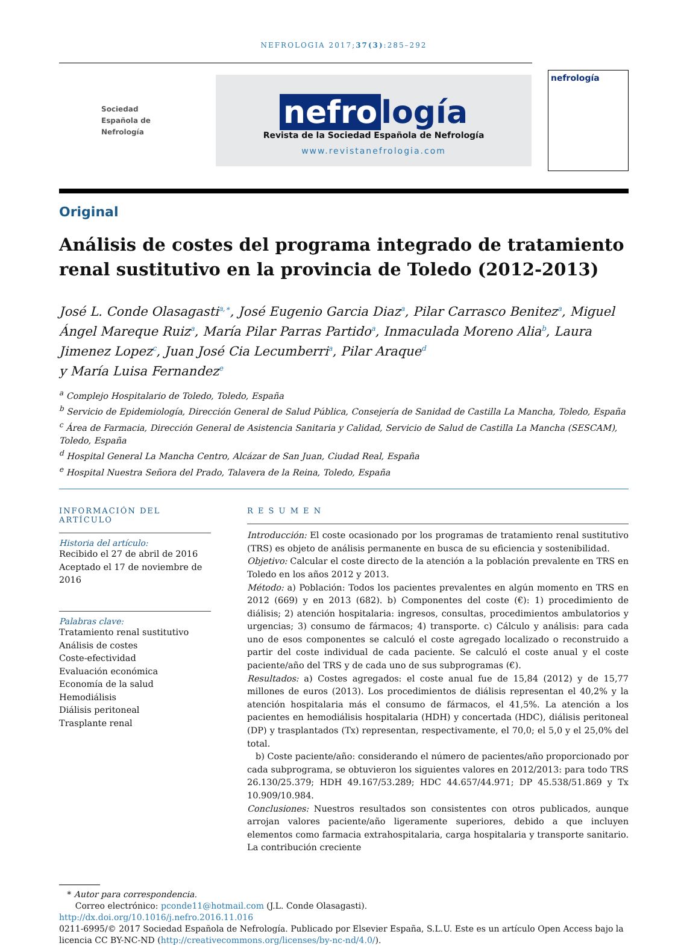NEFROLOGIA 2017;37(3):285–292
Sociedad
Española de
Nefrología
nefro logía
Revista de la Sociedad Española de Nefrología
www.revistanefrologia.com
nefrología
Original
Análisis de costes del programa integrado de tratamiento renal sustitutivo en la provincia de Toledo (2012-2013)
José L. Conde Olasagasti<sup>a,∗</sup>, José Eugenio Garcia Diaz<sup>a</sup>, Pilar Carrasco Benitez<sup>a</sup>, Miguel Ángel Mareque Ruiz<sup>a</sup>, María Pilar Parras Partido<sup>a</sup>, Inmaculada Moreno Alia<sup>b</sup>, Laura Jimenez Lopez<sup>c</sup>, Juan José Cia Lecumberri<sup>a</sup>, Pilar Araque<sup>d</sup>
y María Luisa Fernandez<sup>e</sup>
<sup>a</sup> Complejo Hospitalario de Toledo, Toledo, España
<sup>b</sup> Servicio de Epidemiología, Dirección General de Salud Pública, Consejería de Sanidad de Castilla La Mancha, Toledo, España
<sup>c</sup> Área de Farmacia, Dirección General de Asistencia Sanitaria y Calidad, Servicio de Salud de Castilla La Mancha (SESCAM), Toledo, España
<sup>d</sup> Hospital General La Mancha Centro, Alcázar de San Juan, Ciudad Real, España
<sup>e</sup> Hospital Nuestra Señora del Prado, Talavera de la Reina, Toledo, España
INFORMACIÓN DEL ARTÍCULO
Historia del artículo:
Recibido el 27 de abril de 2016
Aceptado el 17 de noviembre de 2016
Palabras clave:
Tratamiento renal sustitutivo
Análisis de costes
Coste-efectividad
Evaluación económica
Economía de la salud
Hemodiálisis
Diálisis peritoneal
Trasplante renal
R E S U M E N
Introducción: El coste ocasionado por los programas de tratamiento renal sustitutivo (TRS) es objeto de análisis permanente en busca de su eficiencia y sostenibilidad.
Objetivo: Calcular el coste directo de la atención a la población prevalente en TRS en Toledo en los años 2012 y 2013.
Método: a) Población: Todos los pacientes prevalentes en algún momento en TRS en 2012 (669) y en 2013 (682). b) Componentes del coste (€): 1) procedimiento de diálisis; 2) atención hospitalaria: ingresos, consultas, procedimientos ambulatorios y urgencias; 3) consumo de fármacos; 4) transporte. c) Cálculo y análisis: para cada uno de esos componentes se calculó el coste agregado localizado o reconstruido a partir del coste individual de cada paciente. Se calculó el coste anual y el coste paciente/año del TRS y de cada uno de sus subprogramas (€).
Resultados: a) Costes agregados: el coste anual fue de 15,84 (2012) y de 15,77 millones de euros (2013). Los procedimientos de diálisis representan el 40,2% y la atención hospitalaria más el consumo de fármacos, el 41,5%. La atención a los pacientes en hemodiálisis hospitalaria (HDH) y concertada (HDC), diálisis peritoneal (DP) y trasplantados (Tx) representan, respectivamente, el 70,0; el 5,0 y el 25,0% del total.
b) Coste paciente/año: considerando el número de pacientes/año proporcionado por cada subprograma, se obtuvieron los siguientes valores en 2012/2013: para todo TRS 26.130/25.379; HDH 49.167/53.289; HDC 44.657/44.971; DP 45.538/51.869 y Tx 10.909/10.984.
Conclusiones: Nuestros resultados son consistentes con otros publicados, aunque arrojan valores paciente/año ligeramente superiores, debido a que incluyen elementos como farmacia extrahospitalaria, carga hospitalaria y transporte sanitario. La contribución creciente
* Autor para correspondencia.
Correo electrónico: pconde11@hotmail.com (J.L. Conde Olasagasti).
http://dx.doi.org/10.1016/j.nefro.2016.11.016
0211-6995/© 2017 Sociedad Española de Nefrología. Publicado por Elsevier España, S.L.U. Este es un artículo Open Access bajo la licencia CC BY-NC-ND (http://creativecommons.org/licenses/by-nc-nd/4.0/).